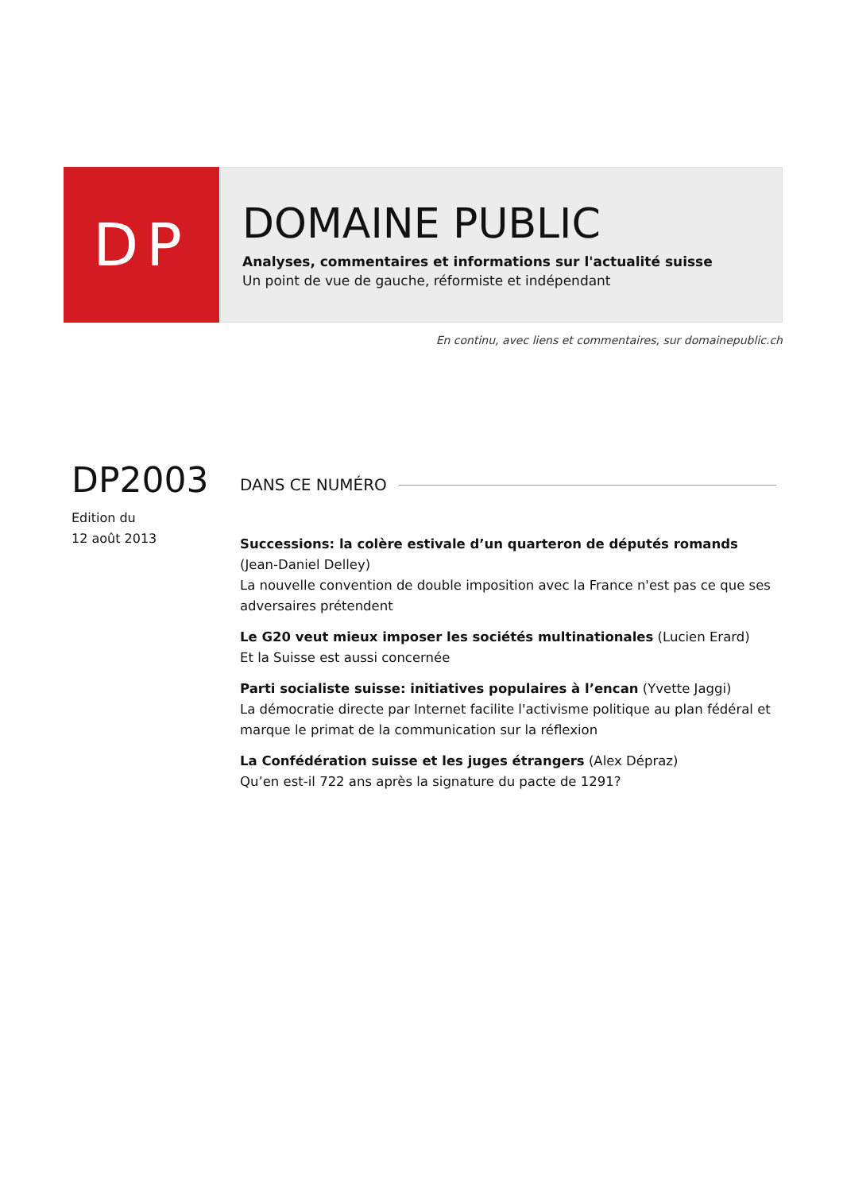DP
DOMAINE PUBLIC
Analyses, commentaires et informations sur l'actualité suisse
Un point de vue de gauche, réformiste et indépendant
En continu, avec liens et commentaires, sur domainepublic.ch
DP2003
Edition du
12 août 2013
DANS CE NUMÉRO
Successions: la colère estivale d’un quarteron de députés romands (Jean-Daniel Delley)
La nouvelle convention de double imposition avec la France n'est pas ce que ses adversaires prétendent
Le G20 veut mieux imposer les sociétés multinationales (Lucien Erard)
Et la Suisse est aussi concernée
Parti socialiste suisse: initiatives populaires à l’encan (Yvette Jaggi)
La démocratie directe par Internet facilite l'activisme politique au plan fédéral et marque le primat de la communication sur la réflexion
La Confédération suisse et les juges étrangers (Alex Dépraz)
Qu’en est-il 722 ans après la signature du pacte de 1291?